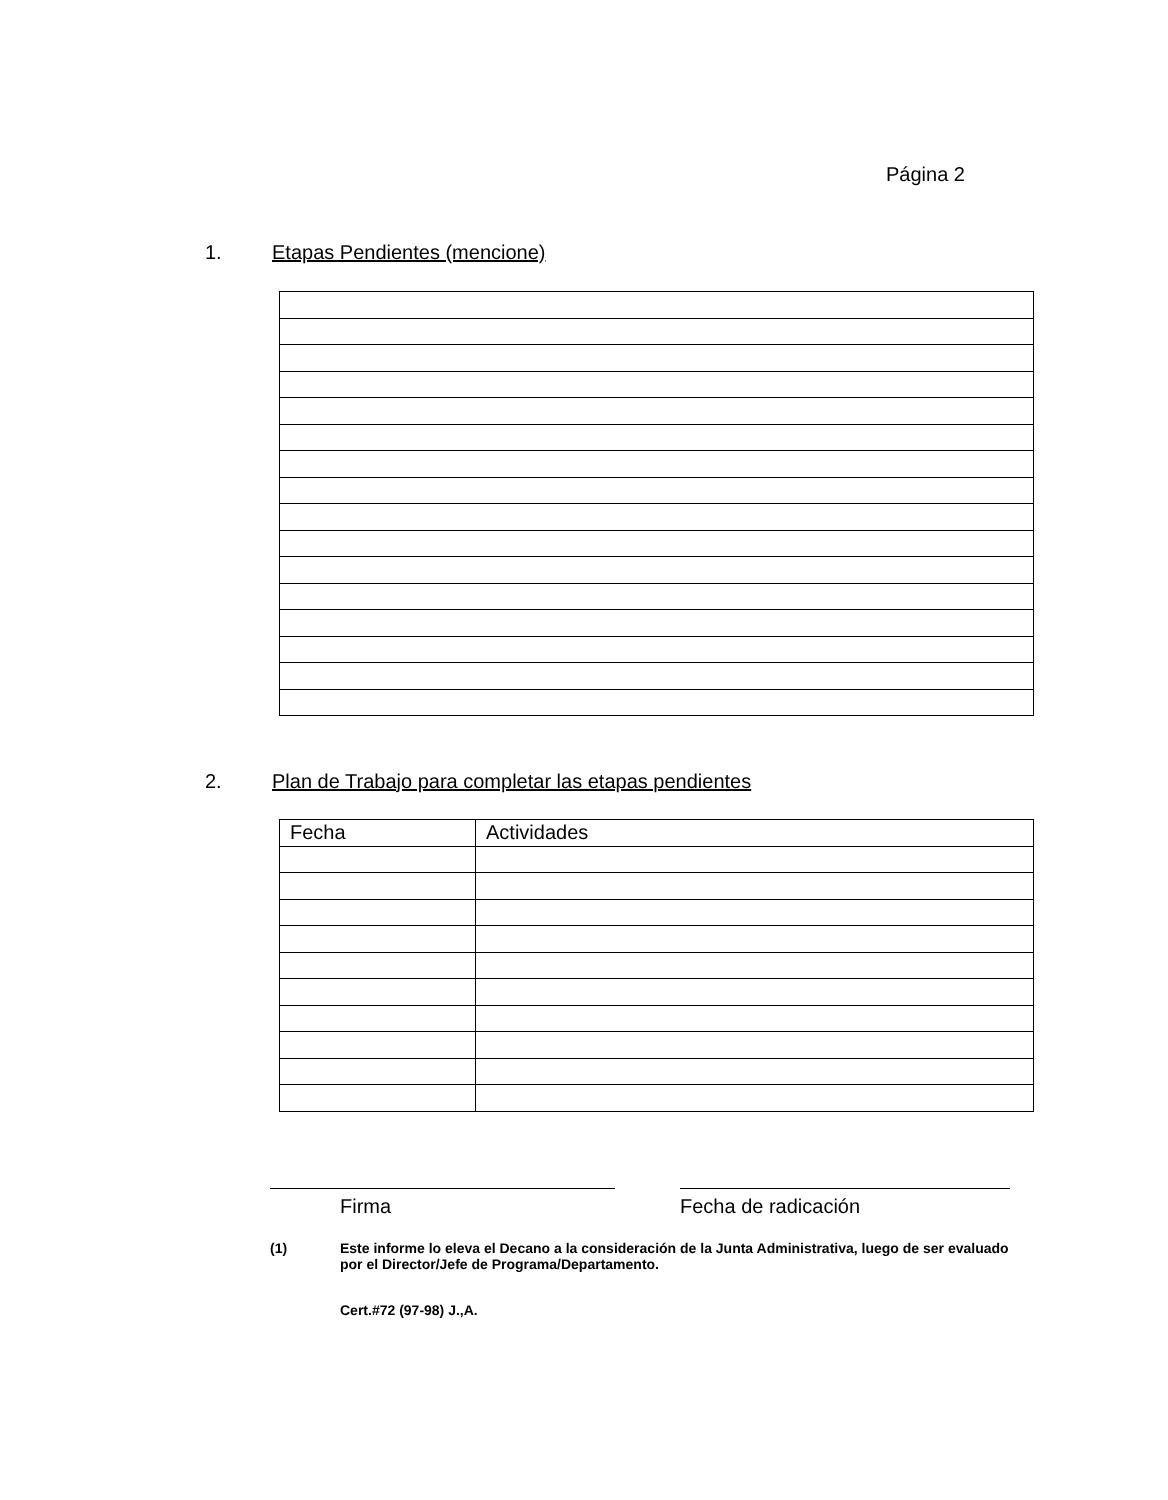Página 2
1. Etapas Pendientes (mencione)
2. Plan de Trabajo para completar las etapas pendientes
| Fecha | Actividades |
Firma Fecha de radicación
(1) Este informe lo eleva el Decano a la consideración de la Junta Administrativa, luego de ser evaluado por el Director/Jefe de Programa/Departamento.
Cert.#72 (97-98) J.,A.